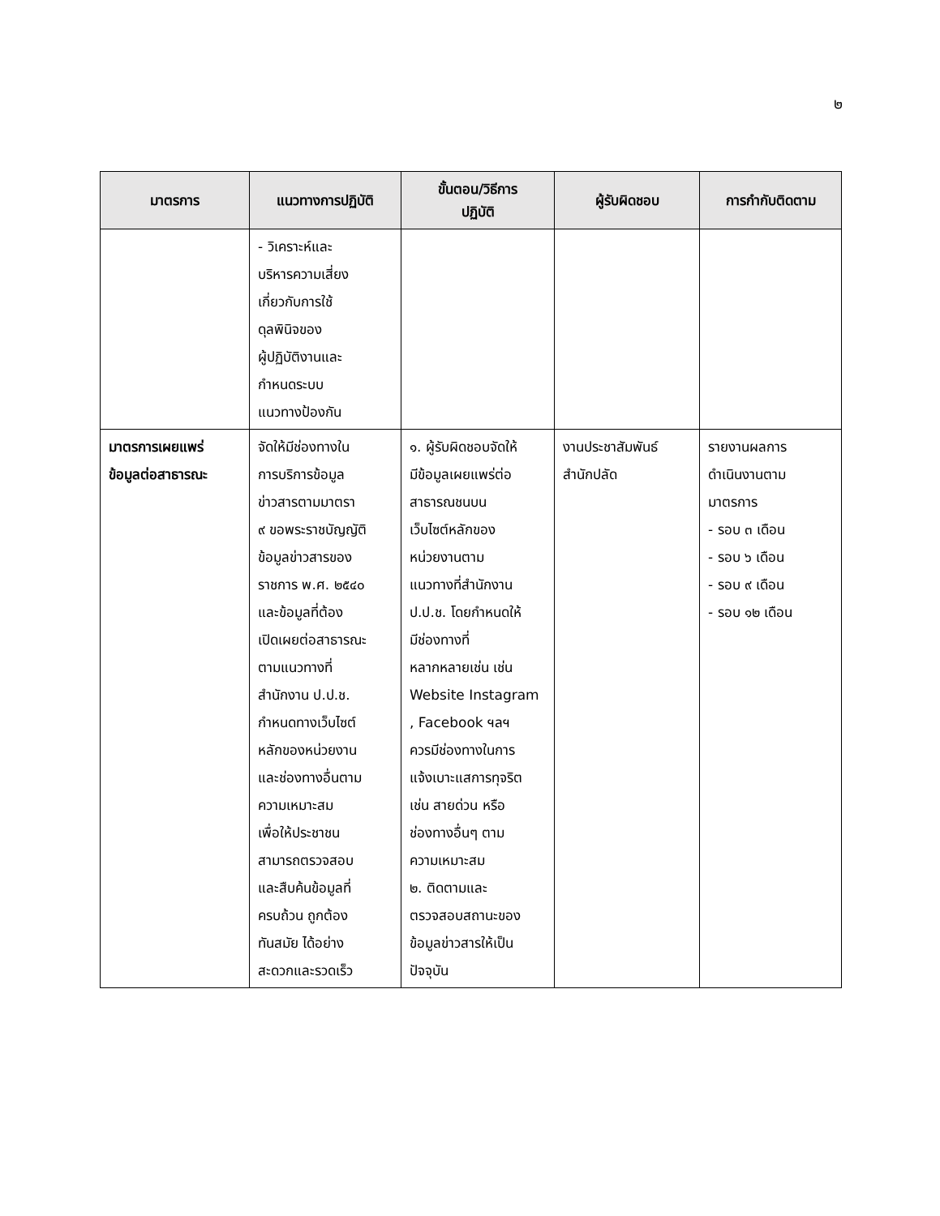๒
| มาตรการ | แนวทางการปฏิบัติ | ขั้นตอน/วิธีการ ปฏิบัติ | ผู้รับผิดชอบ | การกำกับติดตาม |
| --- | --- | --- | --- | --- |
| | - วิเคราะห์และ บริหารความเสี่ยง เกี่ยวกับการใช้ ดุลพินิจของ ผู้ปฏิบัติงานและ กำหนดระบบ แนวทางป้องกัน | | | |
| มาตรการเผยแพร่ ข้อมูลต่อสาธารณะ | จัดให้มีช่องทางใน การบริการข้อมูล ข่าวสารตามมาตรา ๙ ขอพระราชบัญญัติ ข้อมูลข่าวสารของ ราชการ พ.ศ. ๒๕๔๐ และข้อมูลที่ต้อง เปิดเผยต่อสาธารณะ ตามแนวทางที่ สำนักงาน ป.ป.ช. กำหนดทางเว็บไซต์ หลักของหน่วยงาน และช่องทางอื่นตาม ความเหมาะสม เพื่อให้ประชาชน สามารถตรวจสอบ และสืบค้นข้อมูลที่ ครบถ้วน ถูกต้อง ทันสมัย ได้อย่าง สะดวกและรวดเร็ว | ๑. ผู้รับผิดชอบจัดให้ มีข้อมูลเผยแพร่ต่อ สาธารณชนบน เว็บไซต์หลักของ หน่วยงานตาม แนวทางที่สำนักงาน ป.ป.ช. โดยกำหนดให้ มีช่องทางที่ หลากหลายเช่น เช่น Website Instagram , Facebook ฯลฯ ควรมีช่องทางในการ แจ้งเบาะแสการทุจริต เช่น สายด่วน หรือ ช่องทางอื่นๆ ตาม ความเหมาะสม ๒. ติดตามและ ตรวจสอบสถานะของ ข้อมูลข่าวสารให้เป็น ปัจจุบัน | งานประชาสัมพันธ์ สำนักปลัด | รายงานผลการ ดำเนินงานตาม มาตรการ - รอบ ๓ เดือน - รอบ ๖ เดือน - รอบ ๙ เดือน - รอบ ๑๒ เดือน |